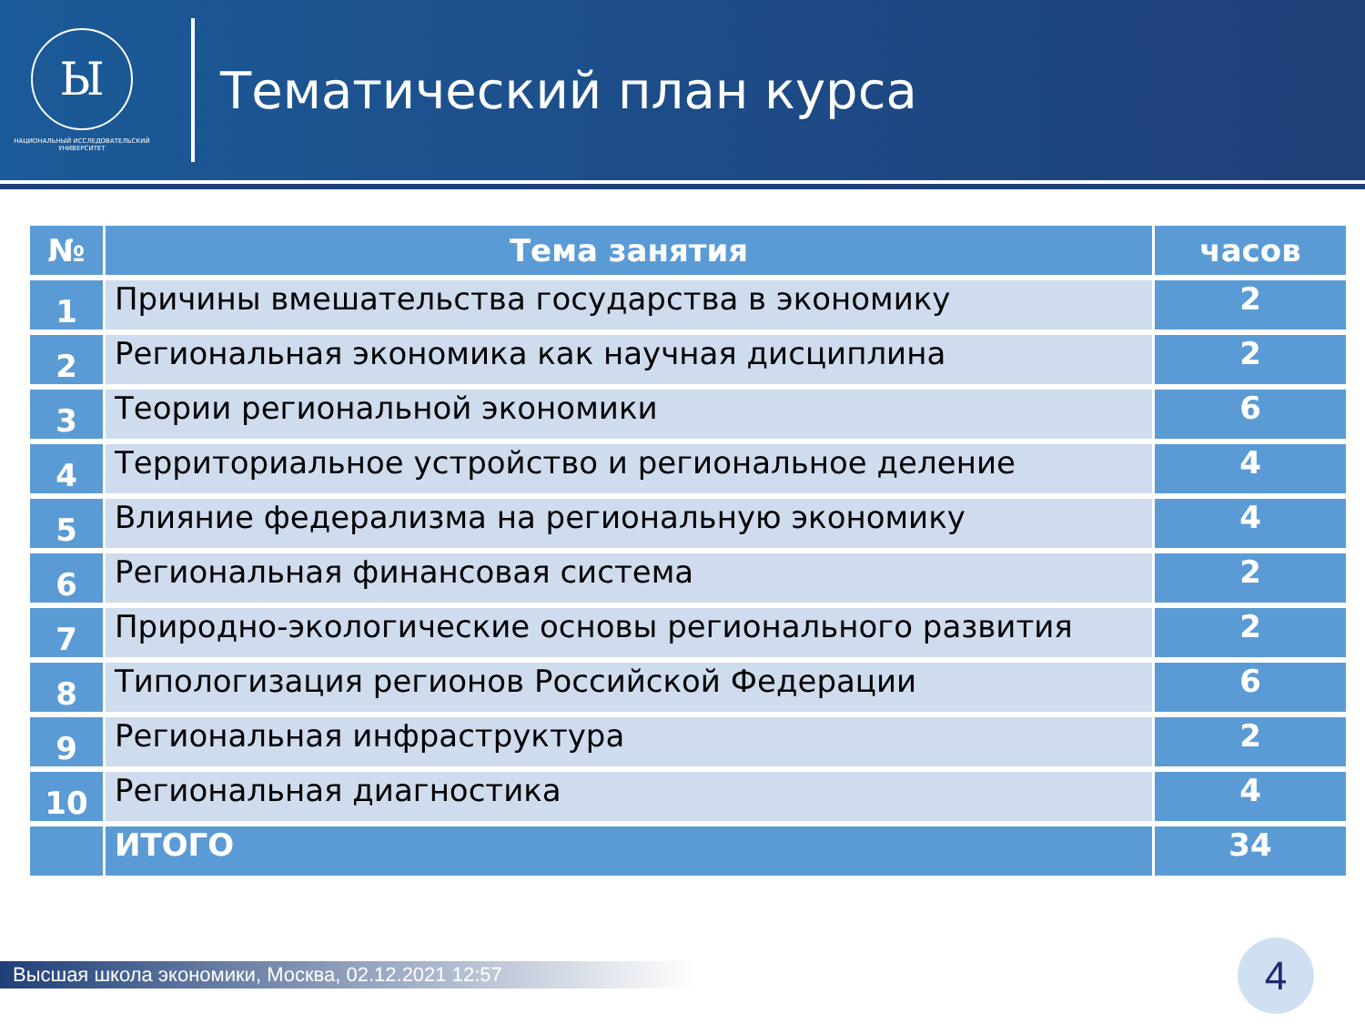Ы
НАЦИОНАЛЬНЫЙ ИССЛЕДОВАТЕЛЬСКИЙ
УНИВЕРСИТЕТ
Тематический план курса
| № | Тема занятия | часов |
| --- | --- | --- |
| 1 | Причины вмешательства государства в экономику | 2 |
| 2 | Региональная экономика как научная дисциплина | 2 |
| 3 | Теории региональной экономики | 6 |
| 4 | Территориальное устройство и региональное деление | 4 |
| 5 | Влияние федерализма на региональную экономику | 4 |
| 6 | Региональная финансовая система | 2 |
| 7 | Природно-экологические основы регионального развития | 2 |
| 8 | Типологизация регионов Российской Федерации | 6 |
| 9 | Региональная инфраструктура | 2 |
| 10 | Региональная диагностика | 4 |
| | ИТОГО | 34 |
Высшая школа экономики, Москва, 02.12.2021 12:57 4